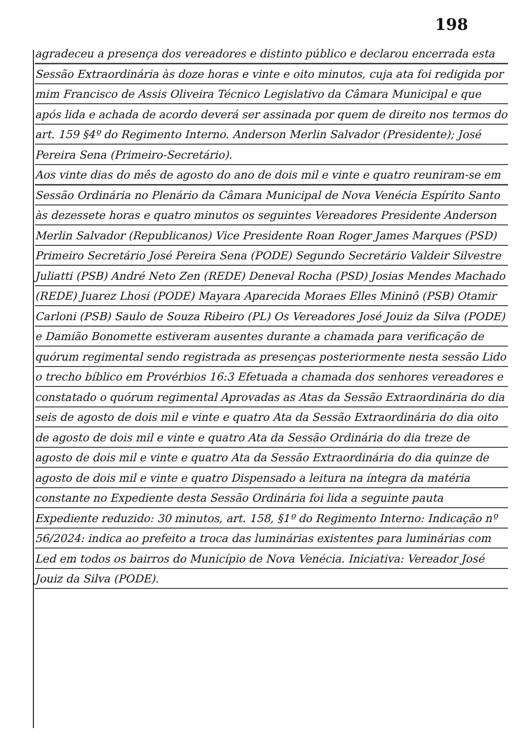198
agradeceu a presença dos vereadores e distinto público e declarou encerrada esta Sessão Extraordinária às doze horas e vinte e oito minutos, cuja ata foi redigida por mim Francisco de Assis Oliveira Técnico Legislativo da Câmara Municipal e que após lida e achada de acordo deverá ser assinada por quem de direito nos termos do art. 159 §4º do Regimento Interno. Anderson Merlin Salvador (Presidente); José Pereira Sena (Primeiro-Secretário).
Aos vinte dias do mês de agosto do ano de dois mil e vinte e quatro reuniram-se em Sessão Ordinária no Plenário da Câmara Municipal de Nova Venécia Espírito Santo às dezessete horas e quatro minutos os seguintes Vereadores Presidente Anderson Merlin Salvador (Republicanos) Vice Presidente Roan Roger James Marques (PSD) Primeiro Secretário José Pereira Sena (PODE) Segundo Secretário Valdeir Silvestre Juliatti (PSB) André Neto Zen (REDE) Deneval Rocha (PSD) Josias Mendes Machado (REDE) Juarez Lhosi (PODE) Mayara Aparecida Moraes Elles Mininô (PSB) Otamir Carloni (PSB) Saulo de Souza Ribeiro (PL) Os Vereadores José Jouiz da Silva (PODE) e Damião Bonomette estiveram ausentes durante a chamada para verificação de quórum regimental sendo registrada as presenças posteriormente nesta sessão Lido o trecho bíblico em Provérbios 16:3 Efetuada a chamada dos senhores vereadores e constatado o quórum regimental Aprovadas as Atas da Sessão Extraordinária do dia seis de agosto de dois mil e vinte e quatro Ata da Sessão Extraordinária do dia oito de agosto de dois mil e vinte e quatro Ata da Sessão Ordinária do dia treze de agosto de dois mil e vinte e quatro Ata da Sessão Extraordinária do dia quinze de agosto de dois mil e vinte e quatro Dispensado a leitura na íntegra da matéria constante no Expediente desta Sessão Ordinária foi lida a seguinte pauta Expediente reduzido: 30 minutos, art. 158, §1º do Regimento Interno: Indicação nº 56/2024: indica ao prefeito a troca das luminárias existentes para luminárias com Led em todos os bairros do Município de Nova Venécia. Iniciativa: Vereador José Jouiz da Silva (PODE).